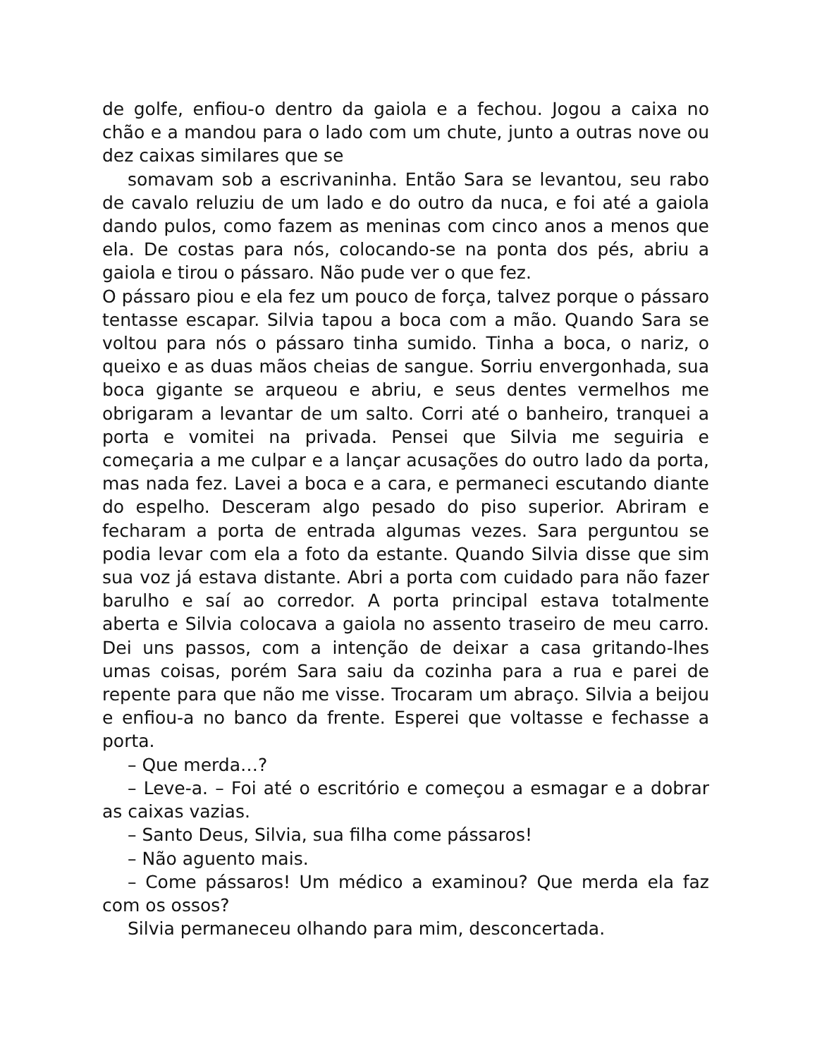de golfe, enfiou-o dentro da gaiola e a fechou. Jogou a caixa no chão e a mandou para o lado com um chute, junto a outras nove ou dez caixas similares que se
somavam sob a escrivaninha. Então Sara se levantou, seu rabo de cavalo reluziu de um lado e do outro da nuca, e foi até a gaiola dando pulos, como fazem as meninas com cinco anos a menos que ela. De costas para nós, colocando-se na ponta dos pés, abriu a gaiola e tirou o pássaro. Não pude ver o que fez.
O pássaro piou e ela fez um pouco de força, talvez porque o pássaro tentasse escapar. Silvia tapou a boca com a mão. Quando Sara se voltou para nós o pássaro tinha sumido. Tinha a boca, o nariz, o queixo e as duas mãos cheias de sangue. Sorriu envergonhada, sua boca gigante se arqueou e abriu, e seus dentes vermelhos me obrigaram a levantar de um salto. Corri até o banheiro, tranquei a porta e vomitei na privada. Pensei que Silvia me seguiria e começaria a me culpar e a lançar acusações do outro lado da porta, mas nada fez. Lavei a boca e a cara, e permaneci escutando diante do espelho. Desceram algo pesado do piso superior. Abriram e fecharam a porta de entrada algumas vezes. Sara perguntou se podia levar com ela a foto da estante. Quando Silvia disse que sim sua voz já estava distante. Abri a porta com cuidado para não fazer barulho e saí ao corredor. A porta principal estava totalmente aberta e Silvia colocava a gaiola no assento traseiro de meu carro. Dei uns passos, com a intenção de deixar a casa gritando-lhes umas coisas, porém Sara saiu da cozinha para a rua e parei de repente para que não me visse. Trocaram um abraço. Silvia a beijou e enfiou-a no banco da frente. Esperei que voltasse e fechasse a porta.
– Que merda…?
– Leve-a. – Foi até o escritório e começou a esmagar e a dobrar as caixas vazias.
– Santo Deus, Silvia, sua filha come pássaros!
– Não aguento mais.
– Come pássaros! Um médico a examinou? Que merda ela faz com os ossos?
Silvia permaneceu olhando para mim, desconcertada.